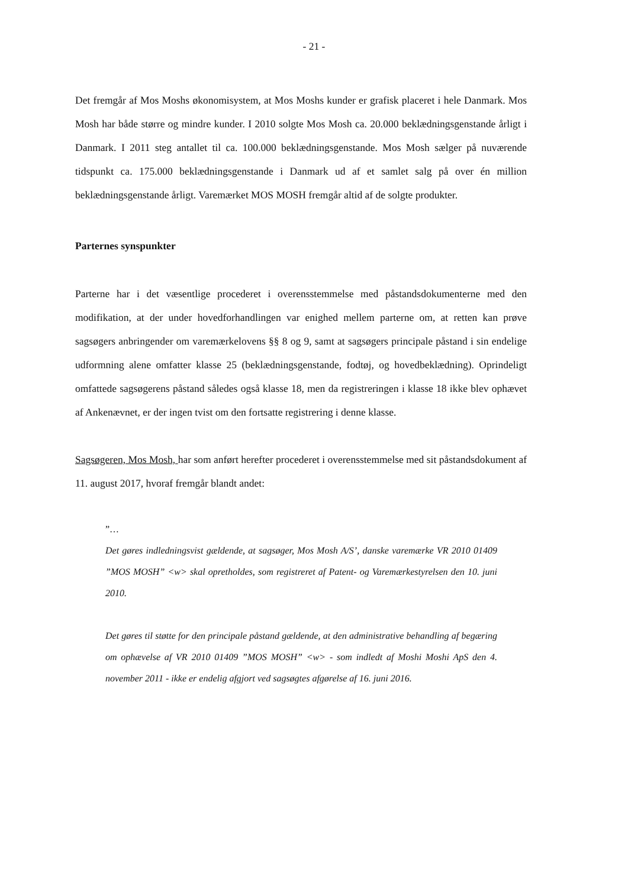- 21 -
Det fremgår af Mos Moshs økonomisystem, at Mos Moshs kunder er grafisk placeret i hele Danmark. Mos Mosh har både større og mindre kunder. I 2010 solgte Mos Mosh ca. 20.000 beklædningsgenstande årligt i Danmark. I 2011 steg antallet til ca. 100.000 beklædningsgenstande. Mos Mosh sælger på nuværende tidspunkt ca. 175.000 beklædningsgenstande i Danmark ud af et samlet salg på over én million beklædningsgenstande årligt. Varemærket MOS MOSH fremgår altid af de solgte produkter.
Parternes synspunkter
Parterne har i det væsentlige procederet i overensstemmelse med påstandsdokumenterne med den modifikation, at der under hovedforhandlingen var enighed mellem parterne om, at retten kan prøve sagsøgers anbringender om varemærkelovens §§ 8 og 9, samt at sagsøgers principale påstand i sin endelige udformning alene omfatter klasse 25 (beklædningsgenstande, fodtøj, og hovedbeklædning). Oprindeligt omfattede sagsøgerens påstand således også klasse 18, men da registreringen i klasse 18 ikke blev ophævet af Ankenævnet, er der ingen tvist om den fortsatte registrering i denne klasse.
Sagsøgeren, Mos Mosh, har som anført herefter procederet i overensstemmelse med sit påstandsdokument af 11. august 2017, hvoraf fremgår blandt andet:
”…
Det gøres indledningsvist gældende, at sagsøger, Mos Mosh A/S’, danske varemærke VR 2010 01409 ”MOS MOSH” <w> skal opretholdes, som registreret af Patent- og Varemærkestyrelsen den 10. juni 2010.
Det gøres til støtte for den principale påstand gældende, at den administrative behandling af begæring om ophævelse af VR 2010 01409 ”MOS MOSH” <w> - som indledt af Moshi Moshi ApS den 4. november 2011 - ikke er endelig afgjort ved sagsøgtes afgørelse af 16. juni 2016.